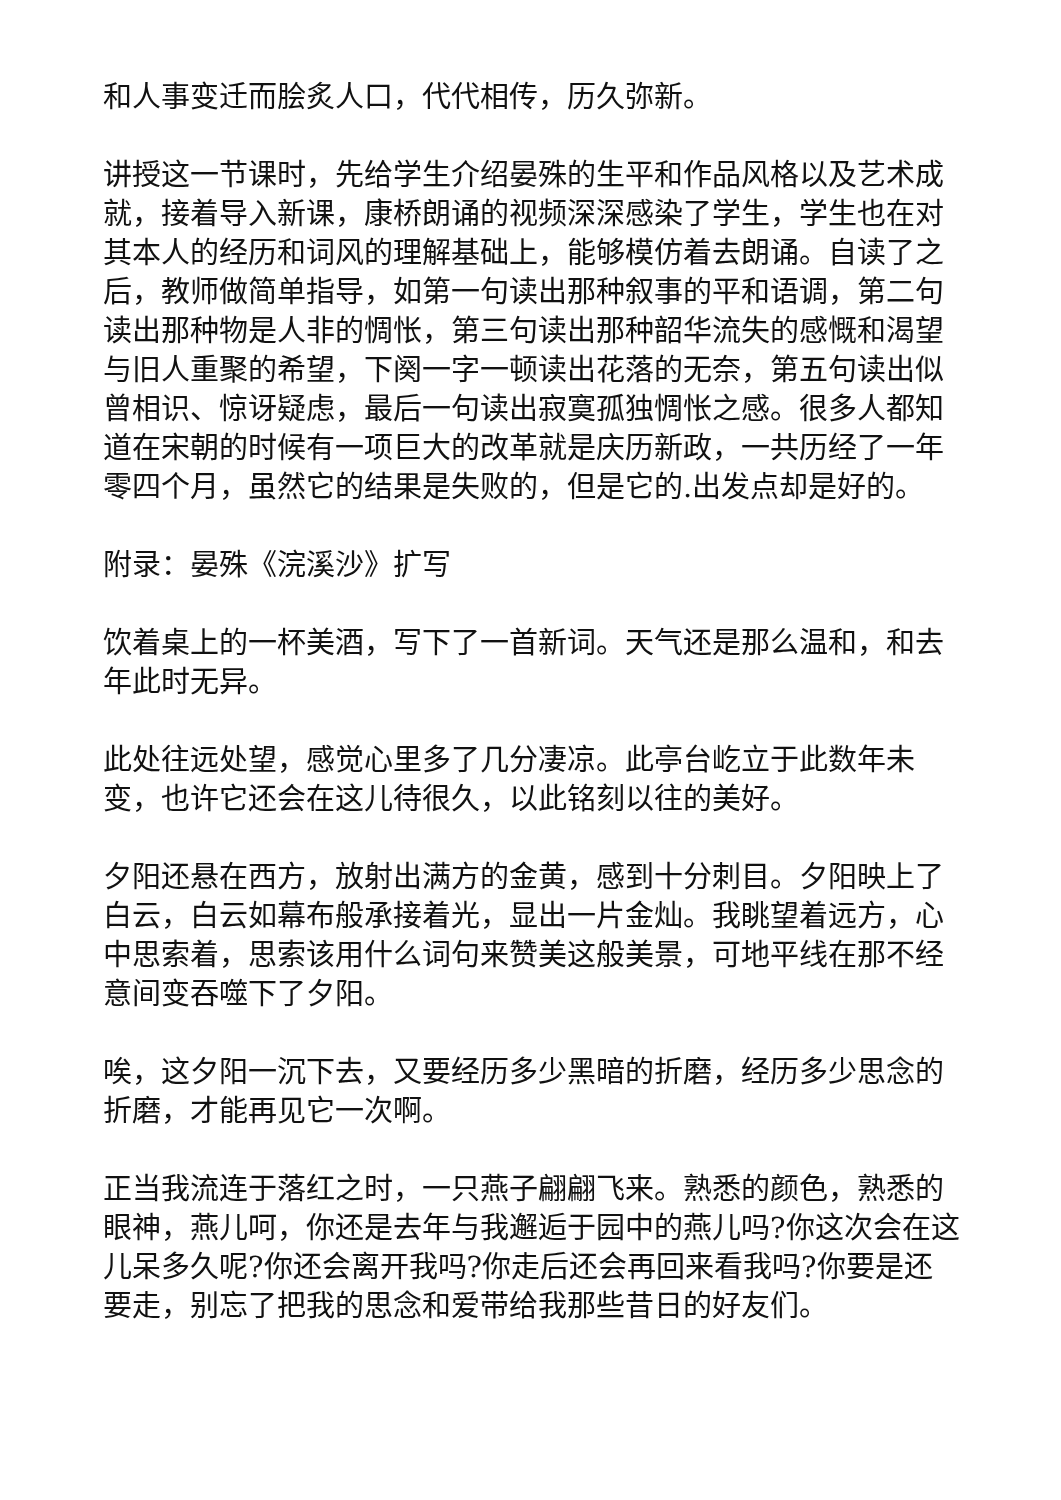和人事变迁而脍炙人口，代代相传，历久弥新。
讲授这一节课时，先给学生介绍晏殊的生平和作品风格以及艺术成就，接着导入新课，康桥朗诵的视频深深感染了学生，学生也在对其本人的经历和词风的理解基础上，能够模仿着去朗诵。自读了之后，教师做简单指导，如第一句读出那种叙事的平和语调，第二句读出那种物是人非的惆怅，第三句读出那种韶华流失的感慨和渴望与旧人重聚的希望，下阕一字一顿读出花落的无奈，第五句读出似曾相识、惊讶疑虑，最后一句读出寂寞孤独惆怅之感。很多人都知道在宋朝的时候有一项巨大的改革就是庆历新政，一共历经了一年零四个月，虽然它的结果是失败的，但是它的.出发点却是好的。
附录：晏殊《浣溪沙》扩写
饮着桌上的一杯美酒，写下了一首新词。天气还是那么温和，和去年此时无异。
此处往远处望，感觉心里多了几分凄凉。此亭台屹立于此数年未变，也许它还会在这儿待很久，以此铭刻以往的美好。
夕阳还悬在西方，放射出满方的金黄，感到十分刺目。夕阳映上了白云，白云如幕布般承接着光，显出一片金灿。我眺望着远方，心中思索着，思索该用什么词句来赞美这般美景，可地平线在那不经意间变吞噬下了夕阳。
唉，这夕阳一沉下去，又要经历多少黑暗的折磨，经历多少思念的折磨，才能再见它一次啊。
正当我流连于落红之时，一只燕子翩翩飞来。熟悉的颜色，熟悉的眼神，燕儿呵，你还是去年与我邂逅于园中的燕儿吗?你这次会在这儿呆多久呢?你还会离开我吗?你走后还会再回来看我吗?你要是还要走，别忘了把我的思念和爱带给我那些昔日的好友们。